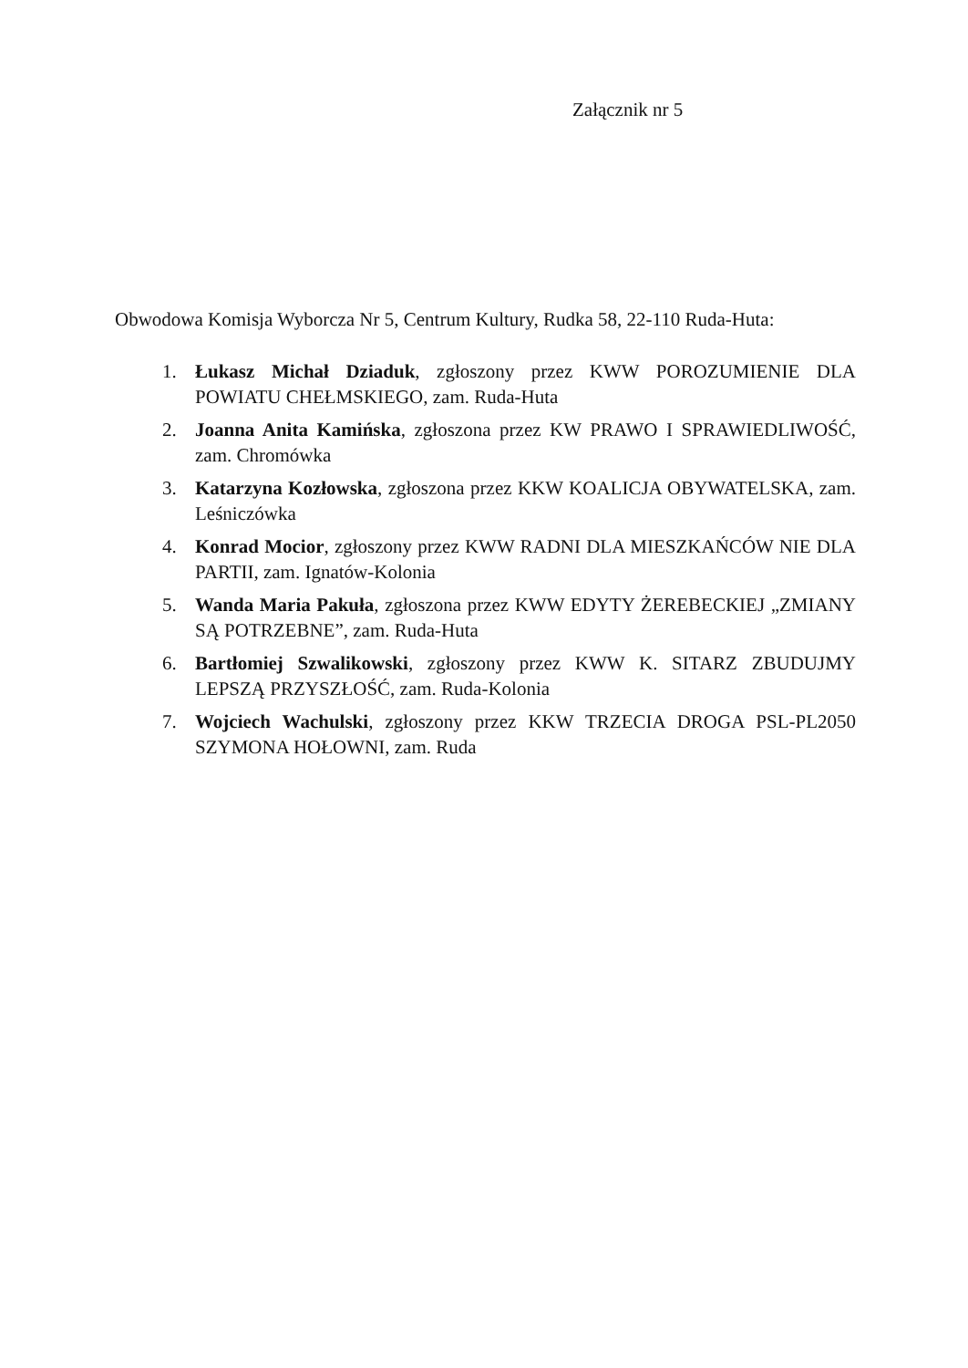Załącznik nr 5
Obwodowa Komisja Wyborcza Nr 5, Centrum Kultury, Rudka 58, 22-110 Ruda-Huta:
1. Łukasz Michał Dziaduk, zgłoszony przez KWW POROZUMIENIE DLA POWIATU CHEŁMSKIEGO, zam. Ruda-Huta
2. Joanna Anita Kamińska, zgłoszona przez KW PRAWO I SPRAWIEDLIWOŚĆ, zam. Chromówka
3. Katarzyna Kozłowska, zgłoszona przez KKW KOALICJA OBYWATELSKA, zam. Leśniczówka
4. Konrad Mocior, zgłoszony przez KWW RADNI DLA MIESZKAŃCÓW NIE DLA PARTII, zam. Ignatów-Kolonia
5. Wanda Maria Pakuła, zgłoszona przez KWW EDYTY ŻEREBECKIEJ „ZMIANY SĄ POTRZEBNE”, zam. Ruda-Huta
6. Bartłomiej Szwalikowski, zgłoszony przez KWW K. SITARZ ZBUDUJMY LEPSZĄ PRZYSZŁOŚĆ, zam. Ruda-Kolonia
7. Wojciech Wachulski, zgłoszony przez KKW TRZECIA DROGA PSL-PL2050 SZYMONA HOŁOWNI, zam. Ruda